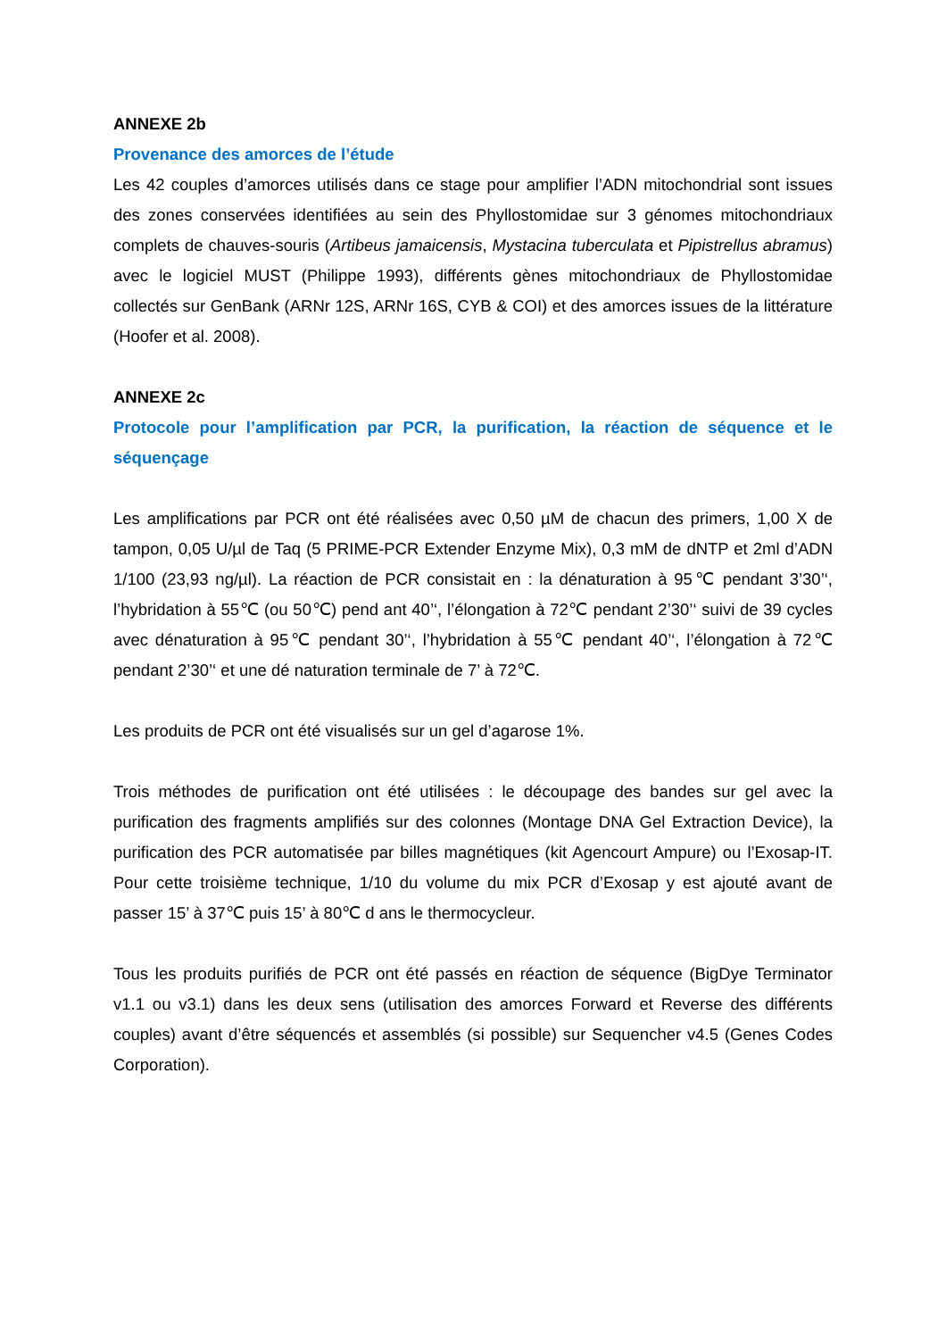ANNEXE 2b
Provenance des amorces de l’étude
Les 42 couples d’amorces utilisés dans ce stage pour amplifier l’ADN mitochondrial sont issues des zones conservées identifiées au sein des Phyllostomidae sur 3 génomes mitochondriaux complets de chauves-souris (Artibeus jamaicensis, Mystacina tuberculata et Pipistrellus abramus) avec le logiciel MUST (Philippe 1993), différents gènes mitochondriaux de Phyllostomidae collectés sur GenBank (ARNr 12S, ARNr 16S, CYB & COI) et des amorces issues de la littérature (Hoofer et al. 2008).
ANNEXE 2c
Protocole pour l’amplification par PCR, la purification, la réaction de séquence et le séquençage
Les amplifications par PCR ont été réalisées avec 0,50 µM de chacun des primers, 1,00 X de tampon, 0,05 U/µl de Taq (5 PRIME-PCR Extender Enzyme Mix), 0,3 mM de dNTP et 2ml d’ADN 1/100 (23,93 ng/µl). La réaction de PCR consistait en : la dénaturation à 95℃ pendant 3’30’‘, l’hybridation à 55℃ (ou 50℃) pend ant 40’‘, l’élongation à 72℃ pendant 2’30’‘ suivi de 39 cycles avec dénaturation à 95℃ pendant 30’‘, l’hybridation à 55℃ pendant 40’‘, l’élongation à 72℃ pendant 2’30’‘ et une dé naturation terminale de 7’ à 72℃.
Les produits de PCR ont été visualisés sur un gel d’agarose 1%.
Trois méthodes de purification ont été utilisées : le découpage des bandes sur gel avec la purification des fragments amplifiés sur des colonnes (Montage DNA Gel Extraction Device), la purification des PCR automatisée par billes magnétiques (kit Agencourt Ampure) ou l’Exosap-IT. Pour cette troisième technique, 1/10 du volume du mix PCR d’Exosap y est ajouté avant de passer 15’ à 37℃ puis 15’ à 80℃ d ans le thermocycleur.
Tous les produits purifiés de PCR ont été passés en réaction de séquence (BigDye Terminator v1.1 ou v3.1) dans les deux sens (utilisation des amorces Forward et Reverse des différents couples) avant d’être séquencés et assemblés (si possible) sur Sequencher v4.5 (Genes Codes Corporation).